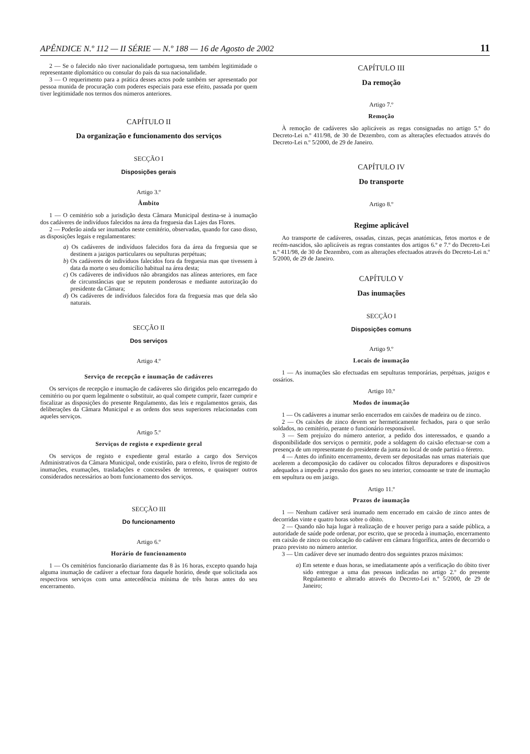APÊNDICE N.º 112 — II SÉRIE — N.º 188 — 16 de Agosto de 2002 11
2 — Se o falecido não tiver nacionalidade portuguesa, tem também legitimidade o representante diplomático ou consular do país da sua nacionalidade.
3 — O requerimento para a prática desses actos pode também ser apresentado por pessoa munida de procuração com poderes especiais para esse efeito, passada por quem tiver legitimidade nos termos dos números anteriores.
CAPÍTULO II
Da organização e funcionamento dos serviços
SECÇÃO I
Disposições gerais
Artigo 3.º
Âmbito
1 — O cemitério sob a jurisdição desta Câmara Municipal destina-se à inumação dos cadáveres de indivíduos falecidos na área da freguesia das Lajes das Flores.
2 — Poderão ainda ser inumados neste cemitério, observadas, quando for caso disso, as disposições legais e regulamentares:
a) Os cadáveres de indivíduos falecidos fora da área da freguesia que se destinem a jazigos particulares ou sepulturas perpétuas;
b) Os cadáveres de indivíduos falecidos fora da freguesia mas que tivessem à data da morte o seu domicílio habitual na área desta;
c) Os cadáveres de indivíduos não abrangidos nas alíneas anteriores, em face de circunstâncias que se reputem ponderosas e mediante autorização do presidente da Câmara;
d) Os cadáveres de indivíduos falecidos fora da freguesia mas que dela são naturais.
SECÇÃO II
Dos serviços
Artigo 4.º
Serviço de recepção e inumação de cadáveres
Os serviços de recepção e inumação de cadáveres são dirigidos pelo encarregado do cemitério ou por quem legalmente o substituir, ao qual compete cumprir, fazer cumprir e fiscalizar as disposições do presente Regulamento, das leis e regulamentos gerais, das deliberações da Câmara Municipal e as ordens dos seus superiores relacionadas com aqueles serviços.
Artigo 5.º
Serviços de registo e expediente geral
Os serviços de registo e expediente geral estarão a cargo dos Serviços Administrativos da Câmara Municipal, onde existirão, para o efeito, livros de registo de inumações, exumações, trasladações e concessões de terrenos, e quaisquer outros considerados necessários ao bom funcionamento dos serviços.
SECÇÃO III
Do funcionamento
Artigo 6.º
Horário de funcionamento
1 — Os cemitérios funcionarão diariamente das 8 às 16 horas, excepto quando haja alguma inumação de cadáver a efectuar fora daquele horário, desde que solicitada aos respectivos serviços com uma antecedência mínima de três horas antes do seu encerramento.
CAPÍTULO III
Da remoção
Artigo 7.º
Remoção
À remoção de cadáveres são aplicáveis as regas consignadas no artigo 5.º do Decreto-Lei n.º 411/98, de 30 de Dezembro, com as alterações efectuados através do Decreto-Lei n.º 5/2000, de 29 de Janeiro.
CAPÍTULO IV
Do transporte
Artigo 8.º
Regime aplicável
Ao transporte de cadáveres, ossadas, cinzas, peças anatómicas, fetos mortos e de recém-nascidos, são aplicáveis as regras constantes dos artigos 6.º e 7.º do Decreto-Lei n.º 411/98, de 30 de Dezembro, com as alterações efectuados através do Decreto-Lei n.º 5/2000, de 29 de Janeiro.
CAPÍTULO V
Das inumações
SECÇÃO I
Disposições comuns
Artigo 9.º
Locais de inumação
1 — As inumações são efectuadas em sepulturas temporárias, perpétuas, jazigos e ossários.
Artigo 10.º
Modos de inumação
1 — Os cadáveres a inumar serão encerrados em caixões de madeira ou de zinco.
2 — Os caixões de zinco devem ser hermeticamente fechados, para o que serão soldados, no cemitério, perante o funcionário responsável.
3 — Sem prejuízo do número anterior, a pedido dos interessados, e quando a disponibilidade dos serviços o permitir, pode a soldagem do caixão efectuar-se com a presença de um representante do presidente da junta no local de onde partirá o féretro.
4 — Antes do infinito encerramento, devem ser depositadas nas urnas materiais que acelerem a decomposição do cadáver ou colocados filtros depuradores e dispositivos adequados a impedir a pressão dos gases no seu interior, consoante se trate de inumação em sepultura ou em jazigo.
Artigo 11.º
Prazos de inumação
1 — Nenhum cadáver será inumado nem encerrado em caixão de zinco antes de decorridas vinte e quatro horas sobre o óbito.
2 — Quando não haja lugar à realização de e houver perigo para a saúde pública, a autoridade de saúde pode ordenar, por escrito, que se proceda à inumação, encerramento em caixão de zinco ou colocação do cadáver em câmara frigorífica, antes de decorrido o prazo previsto no número anterior.
3 — Um cadáver deve ser inumado dentro dos seguintes prazos máximos:
a) Em setente e duas horas, se imediatamente após a verificação do óbito tiver sido entregue a uma das pessoas indicadas no artigo 2.º do presente Regulamento e alterado através do Decreto-Lei n.º 5/2000, de 29 de Janeiro;